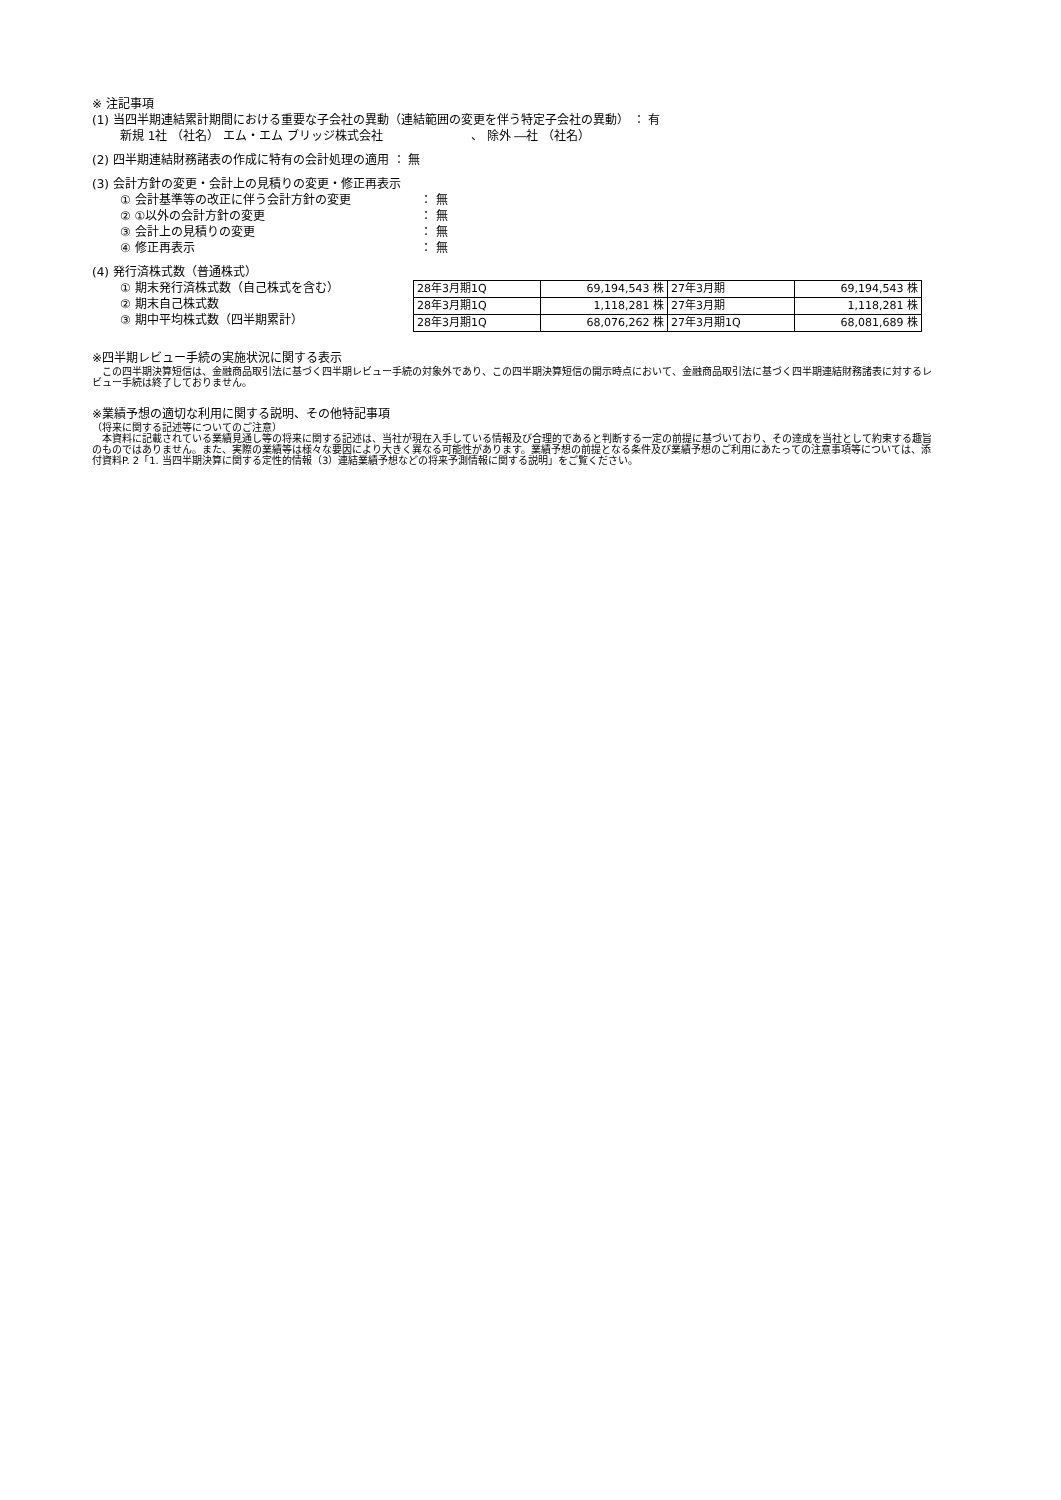※ 注記事項
(1) 当四半期連結累計期間における重要な子会社の異動（連結範囲の変更を伴う特定子会社の異動） ： 有
新規 1社 （社名） エム・エム ブリッジ株式会社 　　　　　　　、 除外 ―社 （社名）
(2) 四半期連結財務諸表の作成に特有の会計処理の適用 ： 無
(3) 会計方針の変更・会計上の見積りの変更・修正再表示
① 会計基準等の改正に伴う会計方針の変更 ： 無
② ①以外の会計方針の変更 ： 無
③ 会計上の見積りの変更 ： 無
④ 修正再表示 ： 無
(4) 発行済株式数（普通株式）
① 期末発行済株式数（自己株式を含む）
② 期末自己株式数
③ 期中平均株式数（四半期累計）
| 28年3月期1Q | 69,194,543 株 | 27年3月期 | 69,194,543 株 |
| 28年3月期1Q | 1,118,281 株 | 27年3月期 | 1,118,281 株 |
| 28年3月期1Q | 68,076,262 株 | 27年3月期1Q | 68,081,689 株 |
※四半期レビュー手続の実施状況に関する表示
　この四半期決算短信は、金融商品取引法に基づく四半期レビュー手続の対象外であり、この四半期決算短信の開示時点において、金融商品取引法に基づく四半期連結財務諸表に対するレビュー手続は終了しておりません。
※業績予想の適切な利用に関する説明、その他特記事項
（将来に関する記述等についてのご注意）
　本資料に記載されている業績見通し等の将来に関する記述は、当社が現在入手している情報及び合理的であると判断する一定の前提に基づいており、その達成を当社として約束する趣旨のものではありません。また、実際の業績等は様々な要因により大きく異なる可能性があります。業績予想の前提となる条件及び業績予想のご利用にあたっての注意事項等については、添付資料P. 2「1. 当四半期決算に関する定性的情報（3）連結業績予想などの将来予測情報に関する説明」をご覧ください。